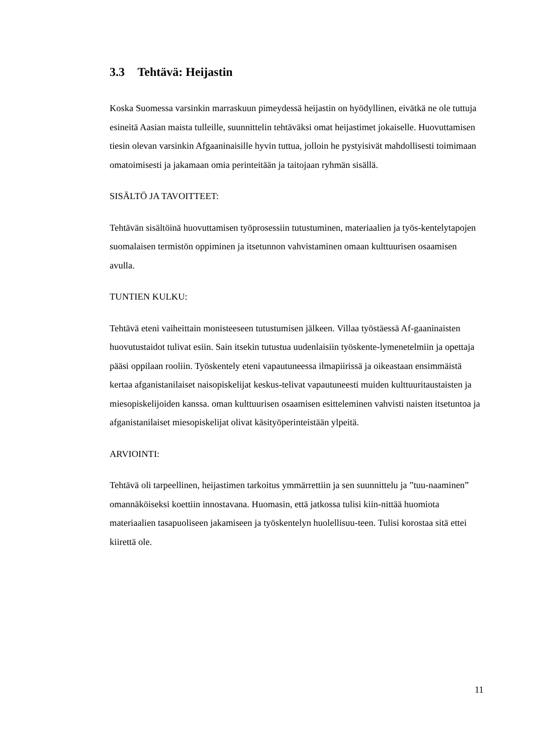3.3 Tehtävä: Heijastin
Koska Suomessa varsinkin marraskuun pimeydessä heijastin on hyödyllinen, eivätkä ne ole tuttuja esineitä Aasian maista tulleille, suunnittelin tehtäväksi omat heijastimet jokaiselle. Huovuttamisen tiesin olevan varsinkin Afgaaninaisille hyvin tuttua, jolloin he pystyisivät mahdollisesti toimimaan omatoimisesti ja jakamaan omia perinteitään ja taitojaan ryhmän sisällä.
SISÄLTÖ JA TAVOITTEET:
Tehtävän sisältöinä huovuttamisen työprosessiin tutustuminen, materiaalien ja työs-kentelytapojen suomalaisen termistön oppiminen ja itsetunnon vahvistaminen omaan kulttuurisen osaamisen avulla.
TUNTIEN KULKU:
Tehtävä eteni vaiheittain monisteeseen tutustumisen jälkeen. Villaa työstäessä Af-gaaninaisten huovutustaidot tulivat esiin. Sain itsekin tutustua uudenlaisiin työskente-lymenetelmiin ja opettaja pääsi oppilaan rooliin. Työskentely eteni vapautuneessa ilmapiirissä ja oikeastaan ensimmäistä kertaa afganistanilaiset naisopiskelijat keskus-telivat vapautuneesti muiden kulttuuritaustaisten ja miesopiskelijoiden kanssa. oman kulttuurisen osaamisen esitteleminen vahvisti naisten itsetuntoa ja afganistanilaiset miesopiskelijat olivat käsityöperinteistään ylpeitä.
ARVIOINTI:
Tehtävä oli tarpeellinen, heijastimen tarkoitus ymmärrettiin ja sen suunnittelu ja ”tuu-naaminen” omannäköiseksi koettiin innostavana. Huomasin, että jatkossa tulisi kiin-nittää huomiota materiaalien tasapuoliseen jakamiseen ja työskentelyn huolellisuu-teen. Tulisi korostaa sitä ettei kiirettä ole.
11